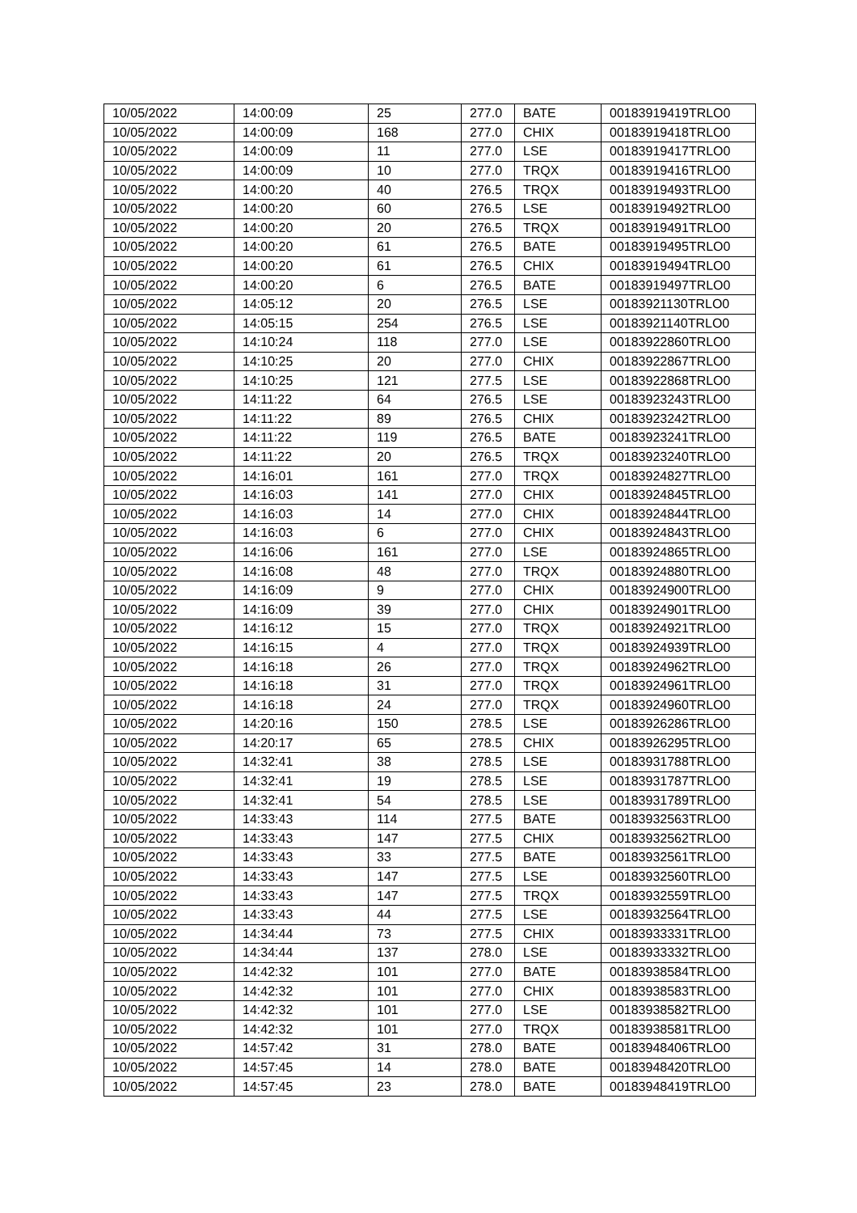| 10/05/2022 | 14:00:09 | 25 | 277.0 | BATE | 00183919419TRLO0 |
| 10/05/2022 | 14:00:09 | 168 | 277.0 | CHIX | 00183919418TRLO0 |
| 10/05/2022 | 14:00:09 | 11 | 277.0 | LSE | 00183919417TRLO0 |
| 10/05/2022 | 14:00:09 | 10 | 277.0 | TRQX | 00183919416TRLO0 |
| 10/05/2022 | 14:00:20 | 40 | 276.5 | TRQX | 00183919493TRLO0 |
| 10/05/2022 | 14:00:20 | 60 | 276.5 | LSE | 00183919492TRLO0 |
| 10/05/2022 | 14:00:20 | 20 | 276.5 | TRQX | 00183919491TRLO0 |
| 10/05/2022 | 14:00:20 | 61 | 276.5 | BATE | 00183919495TRLO0 |
| 10/05/2022 | 14:00:20 | 61 | 276.5 | CHIX | 00183919494TRLO0 |
| 10/05/2022 | 14:00:20 | 6 | 276.5 | BATE | 00183919497TRLO0 |
| 10/05/2022 | 14:05:12 | 20 | 276.5 | LSE | 00183921130TRLO0 |
| 10/05/2022 | 14:05:15 | 254 | 276.5 | LSE | 00183921140TRLO0 |
| 10/05/2022 | 14:10:24 | 118 | 277.0 | LSE | 00183922860TRLO0 |
| 10/05/2022 | 14:10:25 | 20 | 277.0 | CHIX | 00183922867TRLO0 |
| 10/05/2022 | 14:10:25 | 121 | 277.5 | LSE | 00183922868TRLO0 |
| 10/05/2022 | 14:11:22 | 64 | 276.5 | LSE | 00183923243TRLO0 |
| 10/05/2022 | 14:11:22 | 89 | 276.5 | CHIX | 00183923242TRLO0 |
| 10/05/2022 | 14:11:22 | 119 | 276.5 | BATE | 00183923241TRLO0 |
| 10/05/2022 | 14:11:22 | 20 | 276.5 | TRQX | 00183923240TRLO0 |
| 10/05/2022 | 14:16:01 | 161 | 277.0 | TRQX | 00183924827TRLO0 |
| 10/05/2022 | 14:16:03 | 141 | 277.0 | CHIX | 00183924845TRLO0 |
| 10/05/2022 | 14:16:03 | 14 | 277.0 | CHIX | 00183924844TRLO0 |
| 10/05/2022 | 14:16:03 | 6 | 277.0 | CHIX | 00183924843TRLO0 |
| 10/05/2022 | 14:16:06 | 161 | 277.0 | LSE | 00183924865TRLO0 |
| 10/05/2022 | 14:16:08 | 48 | 277.0 | TRQX | 00183924880TRLO0 |
| 10/05/2022 | 14:16:09 | 9 | 277.0 | CHIX | 00183924900TRLO0 |
| 10/05/2022 | 14:16:09 | 39 | 277.0 | CHIX | 00183924901TRLO0 |
| 10/05/2022 | 14:16:12 | 15 | 277.0 | TRQX | 00183924921TRLO0 |
| 10/05/2022 | 14:16:15 | 4 | 277.0 | TRQX | 00183924939TRLO0 |
| 10/05/2022 | 14:16:18 | 26 | 277.0 | TRQX | 00183924962TRLO0 |
| 10/05/2022 | 14:16:18 | 31 | 277.0 | TRQX | 00183924961TRLO0 |
| 10/05/2022 | 14:16:18 | 24 | 277.0 | TRQX | 00183924960TRLO0 |
| 10/05/2022 | 14:20:16 | 150 | 278.5 | LSE | 00183926286TRLO0 |
| 10/05/2022 | 14:20:17 | 65 | 278.5 | CHIX | 00183926295TRLO0 |
| 10/05/2022 | 14:32:41 | 38 | 278.5 | LSE | 00183931788TRLO0 |
| 10/05/2022 | 14:32:41 | 19 | 278.5 | LSE | 00183931787TRLO0 |
| 10/05/2022 | 14:32:41 | 54 | 278.5 | LSE | 00183931789TRLO0 |
| 10/05/2022 | 14:33:43 | 114 | 277.5 | BATE | 00183932563TRLO0 |
| 10/05/2022 | 14:33:43 | 147 | 277.5 | CHIX | 00183932562TRLO0 |
| 10/05/2022 | 14:33:43 | 33 | 277.5 | BATE | 00183932561TRLO0 |
| 10/05/2022 | 14:33:43 | 147 | 277.5 | LSE | 00183932560TRLO0 |
| 10/05/2022 | 14:33:43 | 147 | 277.5 | TRQX | 00183932559TRLO0 |
| 10/05/2022 | 14:33:43 | 44 | 277.5 | LSE | 00183932564TRLO0 |
| 10/05/2022 | 14:34:44 | 73 | 277.5 | CHIX | 00183933331TRLO0 |
| 10/05/2022 | 14:34:44 | 137 | 278.0 | LSE | 00183933332TRLO0 |
| 10/05/2022 | 14:42:32 | 101 | 277.0 | BATE | 00183938584TRLO0 |
| 10/05/2022 | 14:42:32 | 101 | 277.0 | CHIX | 00183938583TRLO0 |
| 10/05/2022 | 14:42:32 | 101 | 277.0 | LSE | 00183938582TRLO0 |
| 10/05/2022 | 14:42:32 | 101 | 277.0 | TRQX | 00183938581TRLO0 |
| 10/05/2022 | 14:57:42 | 31 | 278.0 | BATE | 00183948406TRLO0 |
| 10/05/2022 | 14:57:45 | 14 | 278.0 | BATE | 00183948420TRLO0 |
| 10/05/2022 | 14:57:45 | 23 | 278.0 | BATE | 00183948419TRLO0 |